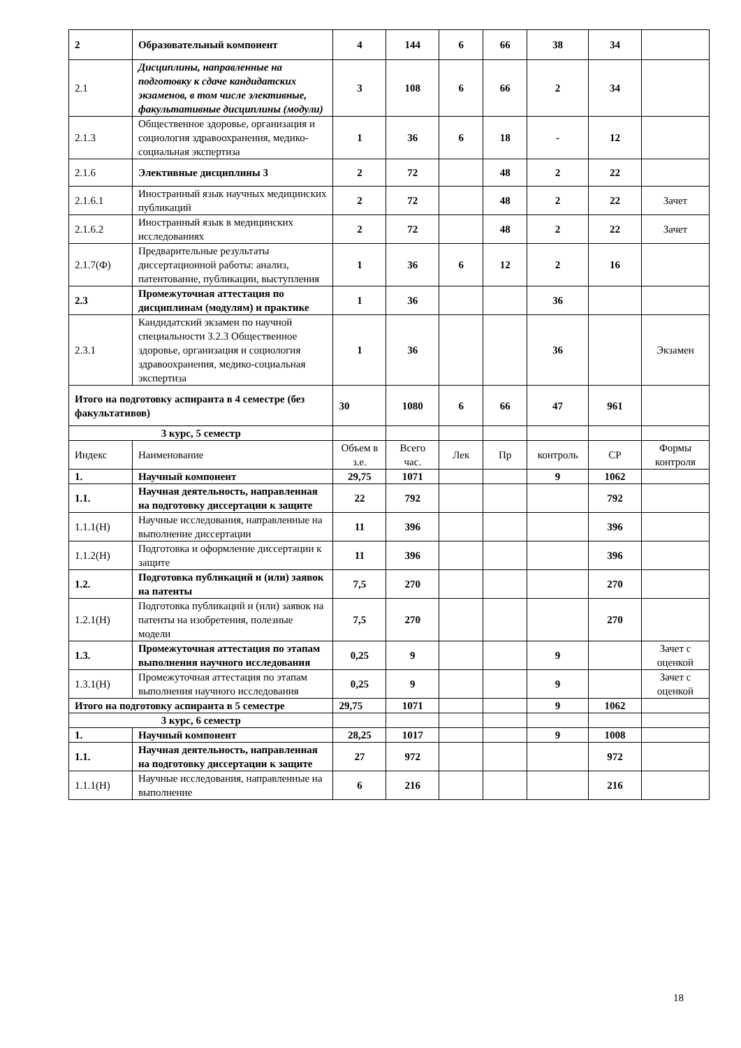| 2 | Образовательный компонент | 4 | 144 | 6 | 66 | 38 | 34 | |
| 2.1 | Дисциплины, направленные на подготовку к сдаче кандидатских экзаменов, в том числе элективные, факультативные дисциплины (модули) | 3 | 108 | 6 | 66 | 2 | 34 | |
| 2.1.3 | Общественное здоровье, организация и социология здравоохранения, медико-социальная экспертиза | 1 | 36 | 6 | 18 | - | 12 | |
| 2.1.6 | Элективные дисциплины 3 | 2 | 72 | | 48 | 2 | 22 | |
| 2.1.6.1 | Иностранный язык научных медицинских публикаций | 2 | 72 | | 48 | 2 | 22 | Зачет |
| 2.1.6.2 | Иностранный язык в медицинских исследованиях | 2 | 72 | | 48 | 2 | 22 | Зачет |
| 2.1.7(Ф) | Предварительные результаты диссертационной работы: анализ, патентование, публикации, выступления | 1 | 36 | 6 | 12 | 2 | 16 | |
| 2.3 | Промежуточная аттестация по дисциплинам (модулям) и практике | 1 | 36 | | | 36 | | |
| 2.3.1 | Кандидатский экзамен по научной специальности 3.2.3 Общественное здоровье, организация и социология здравоохранения, медико-социальная экспертиза | 1 | 36 | | | 36 | | Экзамен |
| Итого на подготовку аспиранта в 4 семестре (без факультативов) | | 30 | 1080 | 6 | 66 | 47 | 961 | |
| 3 курс, 5 семестр | | | | | | | | |
| Индекс | Наименование | Объем в з.е. | Всего час. | Лек | Пр | контроль | СР | Формы контроля |
| 1. | Научный компонент | 29,75 | 1071 | | | 9 | 1062 | |
| 1.1. | Научная деятельность, направленная на подготовку диссертации к защите | 22 | 792 | | | | 792 | |
| 1.1.1(Н) | Научные исследования, направленные на выполнение диссертации | 11 | 396 | | | | 396 | |
| 1.1.2(Н) | Подготовка и оформление диссертации к защите | 11 | 396 | | | | 396 | |
| 1.2. | Подготовка публикаций и (или) заявок на патенты | 7,5 | 270 | | | | 270 | |
| 1.2.1(Н) | Подготовка публикаций и (или) заявок на патенты на изобретения, полезные модели | 7,5 | 270 | | | | 270 | |
| 1.3. | Промежуточная аттестация по этапам выполнения научного исследования | 0,25 | 9 | | | 9 | | Зачет с оценкой |
| 1.3.1(Н) | Промежуточная аттестация по этапам выполнения научного исследования | 0,25 | 9 | | | 9 | | Зачет с оценкой |
| Итого на подготовку аспиранта в 5 семестре | | 29,75 | 1071 | | | 9 | 1062 | |
| 3 курс, 6 семестр | | | | | | | | |
| 1. | Научный компонент | 28,25 | 1017 | | | 9 | 1008 | |
| 1.1. | Научная деятельность, направленная на подготовку диссертации к защите | 27 | 972 | | | | 972 | |
| 1.1.1(Н) | Научные исследования, направленные на выполнение | 6 | 216 | | | | 216 | |
18